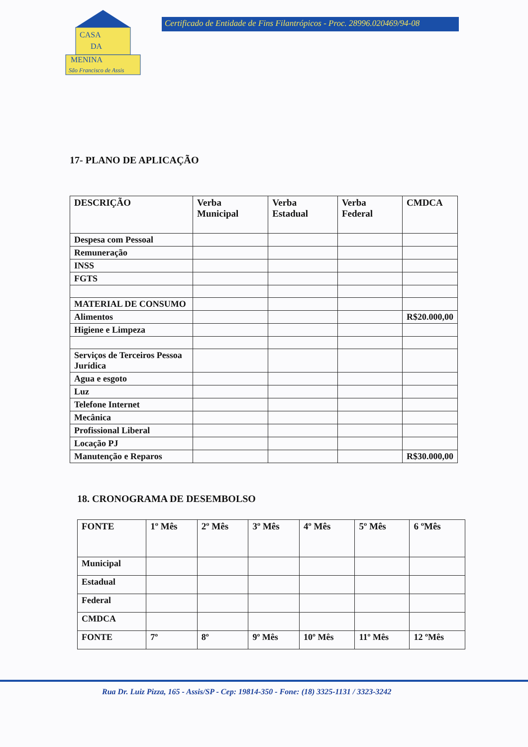CASA
DA
MENINA
São Francisco de Assis
Certificado de Entidade de Fins Filantrópicos - Proc. 28996.020469/94-08
17- PLANO DE APLICAÇÃO
| DESCRIÇÃO | Verba Municipal | Verba Estadual | Verba Federal | CMDCA |
| --- | --- | --- | --- | --- |
| Despesa com Pessoal | | | | |
| Remuneração | | | | |
| INSS | | | | |
| FGTS | | | | |
| MATERIAL DE CONSUMO | | | | |
| Alimentos | | | | R$20.000,00 |
| Higiene e Limpeza | | | | |
| Serviços de Terceiros Pessoa Jurídica | | | | |
| Agua e esgoto | | | | |
| Luz | | | | |
| Telefone Internet | | | | |
| Mecânica | | | | |
| Profissional Liberal | | | | |
| Locação PJ | | | | |
| Manutenção e Reparos | | | | R$30.000,00 |
18. CRONOGRAMA DE DESEMBOLSO
| FONTE | 1º Mês | 2º Mês | 3º Mês | 4º Mês | 5º Mês | 6 ºMês |
| --- | --- | --- | --- | --- | --- | --- |
| Municipal | | | | | | |
| Estadual | | | | | | |
| Federal | | | | | | |
| CMDCA | | | | | | |
| FONTE | 7º | 8º | 9º Mês | 10º Mês | 11º Mês | 12 ºMês |
Rua Dr. Luiz Pizza, 165 - Assis/SP - Cep: 19814-350 - Fone: (18) 3325-1131 / 3323-3242